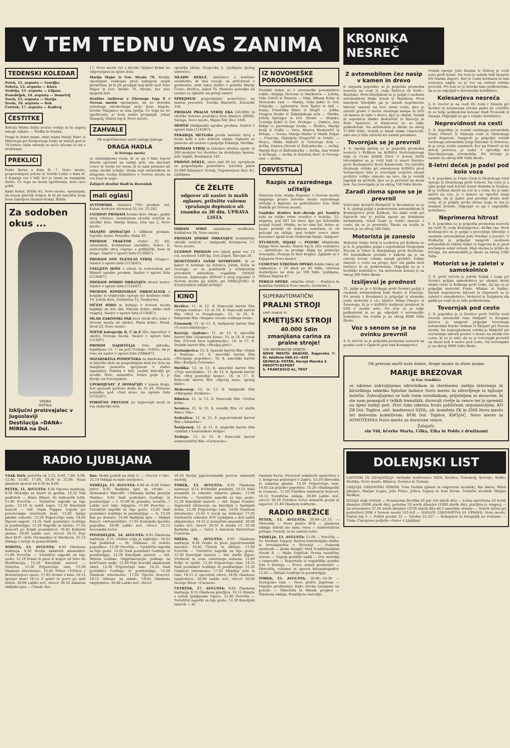V TEM TEDNU VAS ZANIMA
TEDENSKI KOLEDAR
Petek, 11. avgusta — Veseljko
Sobota, 12. avgusta — Klara
Nedelja, 13. avgusta — Liljana
Ponedeljek, 14. avgusta — Demetrij
Torek, 15. avgusta — Marija
Sreda, 16. avgusta — Rok
Četrtek, 17. avgusta — Radivoj
ČESTITKE
Šoferju Mirku želita srečno vožnjo in še naprej mnogo zabave — Štefka in Ivanka.
Dragi in dobri mami, stari mami Mariji Marc iz Mihovega pri Šentjerneju želijo za minuli god in 70-letnico obilo zdravja in sreče hčerke in sin z družinami.
PREKLICI
Polde Berus s Kala št. 7, Novo mesto, prepovedujem Jožetu in Tončki Lužar s Kala št. 6 kopanje rac v luži, ker jo imam za napajanje živine. Če tega ne bosta upoštevala, bom race pobil.
Rado Kokar, Bršlin 45, Novo mesto, opozarjam, da nisem plačnik dolgov, ki bi jih naredila moja žena Gabrijela Hrastar-Kokar, Bršlin
Za sodoben okus ...
VODKA
OSTOLE
Izključni proizvajalec v Jugoslaviji
Destilacija »DANA« MIRNA na Dol.
17, Novo mesto ter s hčerko Tatjano Kokar ne odgovarjava za njeno dela.
Marija Majer iz Gor. Straže 70, Straža, opozarjam vsakogar pred nakupom mojih premičnin, ki bi jih prodajal moj bivši mož Tone Majer iz Gor. Straže 70, Straža, ker niso njegova last.
Družino Anžlovar z Glavnega trga 8 v Novem mestu opozarjam, da ne dovolim nobenega obrekovanja moje žene Angele, hčerke Marjance in sina Igorja. Če tega ne bo upoštevala, jo bom sodno preganjal. Johan Štangelj, Glavni trg 8, Novo mesto.
ZAHVALE
Ob nepričakovani smrti našega ljubega
DRAGA HADLA
iz Novega mesta
se zahvaljujemo vsem, ki so ga v tako lepem številu spremili na zadnji poti, mu darovali vence in cvetje ter vsem, ki so nam pismeno ali ustno izrekli sožalje. Hvala tudi zdravnikom in drugemu osebju bolnišnice v Novem mestu za ves trud in nego.
Žalujoči družini Hadl in Bezenšek
mali oglasi
AVTOMOBIL »Zastava 750« prodam. Inž. Kuhar, Kettejev drevored 33, tel. 21-292.
UGODNO PRODAM žensko kolo »Rog«, pralni stroj »Hirno«, kombiniran otroški voziček in otroško kolo. Marija Kraus, Irča vas 2, Novo mesto.
MANJŠO DOMAČIJO z užitkom prodam. Ugodne zveze. Ponudbe: Raka 30.
PRODAM TRAKTOR »Fahr« 22 KS, obračalnik, kombiniran (nemški), Sonce 6, univerzalni stroj »Agria« s priključki, koso in drugo. Naslov v upravi lista (1129/67).
PRODAM NOV PLETILNI STROJ »Singer«. Naslov v upravi lista (1128/67).
VSELJIVO HIŠO z vrtom in vodovodom pri Ribnici ugodno prodam. Naslov v upravi lista (1126/67).
PRODAM DOBRO OHRANJEN diesel motor. Naslov v upravi lista (1124/67).
PRODAM KOMBINIRAN OBRAČALNIK s konjsko in traktorsko vprego ter kosilnico Fahr 14. Jožefa Kirn, Dobravica 15, Šentjernej.
ISČEM SOBO in kuhinjo v Novem mestu najdalje za leto dni. Plačam dobro, lahko tudi vnaprej. Naslov v upravi lista (1130/67).
MLAD ZAKONSKI PAR brez otrok išče sobo v Novem mestu ali okolici. Plača dobro. Paraš, Brod 23, Novo mesto.
ŠOFER kategorije B, C in E išče zaposlitev v okolici Novega mesta. Naslov v upravi lista (113/67).
PROSIM NAJDITELJA črne aktovke, izgubljene 15. 7. na poti Trebnje—Trščče, da jo vrne na naslov v upravi lista (1066/67).
MIZARSKEGA POMOČNIKA za stavbena dela in kmečko delo za gospodinjska dela ter dela na manjšem posestvu sprejmem v stalno zaposlitev. Oskrba v hiši, osebni dohodki po uredbi. Šivic, mizarstvo, Dobro polje 3, p. Brezje na Gorenjskem.
UPOKOJENEC Z DOMAČIJO v lepem kraju, želi spoznati pošteno dekle do 35 let. Pismene ponudbe pod »Naš dom« na upravo lista (1125/67).
POROČNE PRSTANE po najnovejši modi in vsa zlatarska dela
opravlja zlatar, Gosposka 5, Ljubljana (poleg univerze).
MLADO DEKLE, začetnico s končano osemletko, ki ima veselje za pričetnost v gostinstvu, dobi takoj službo v gostilni Marije Černe, Brežice, Zakot 35. Pismene ponudbe ali osebno se zglasite na gornji naslov.
SPREJMEM gospodinjsko pomočnico na malem posestvu. Tončka Šimončič, Železniki 156.
PRODAM PRALNI STROJ EKA (50.000) in otroško železno posteljico brez žimnice (8000). Saruga, Novo mesto, Majde Šilc štev. 18/II.
MOPED (italijanski) ugodno prodam. Naslov v upravi lista (1143/67).
PEKARIJA METLIKA proda mešalni stroj s tremi kotli v zelo dobrem stanju. Oglasite se pismeno ali osebno v podjetju Pekarija, Metlika.
PRODAM STROJ za izdelavo strešne opeke in 300 modelov ter drobilec za drobljenje kamna. Jože Vajdič, Brestanica 142.
PRIDNO DEKLE, staro nad 20 let, sprejmem za gospodinjsko pomočnico. Začetna plača 25.000 Sdinarjev. Novak, Tugomerjeva štev. 42, Ljubljana.
ČE ŽELITE
odgovor ali naslov iz malih oglasov, priložite vašemu vprašanju dopisnico ali znamko za 30 din. UPRAVA LISTA
ODDAM SOBO samskemu moškemu. Koštialova 39, Novo mesto.
PRODAM DOBRO OHRANJEN kombiniran otroški voziček — italijanski Kristanova 17, Novo mesto.
UGODNO PRODAM nov labek gumi voz 12 col, nosilnost 1500 kg. Toni Zupet, Škocjan 20.
DESETTISOČI VAŠIH SOTRPINOV, ki so kakor vi bolehali na želodcu, jetrih, žolču in črevesju, so se pozdravili z učinkovitim prirodnim zdravilom; rogaškim DONAT vrelcem. Zahtevajte DONAT v svoji trgovini! V Novem mestu ga dobite pri HMELJNIKU in STANDARDU-MERCATORJU
KINO
Brežice: 11. in 12. 8. francoski barvni film »Druga resnica«. 13. in 14. 8. francoski barvni film »Mož iz Hongkonga«. 15. in 16. 8. italijanski film »Sanjave zvezde velikega vesla«.
Črnomelj: 11. in 13. 8. italijanski barvni film »V senci inkvizicije«.
Kočevje »Jadran«: 11. do 13. 8. ameriški barvni film »Slamnata žena«. 15. in 16. 8. ruski film »Človek brez legitimacije«. 16. in 17. 8. švedski barvni film »Streljaj prvi!«
Kostanjevica: 13. 8. španski barvni film »Orjak z Rodosa«. 13. 8. ameriški barvni film »Streljanje popoldne«. 16. 8. ameriški barvni film »Kraljica Colorada«.
Metlika: 12. in 13. 8. ameriški barvni film »Trije narednikis«. 11. do 12. 8. španski barvni film »Moj poslednji tango«. 16. in 17. 8. francoski barvni film »Zgoraj nebo, spodaj blato«.
Mokronog: 12. in 13. 8. italijanski film »Obleganje Sirakuze«.
Ribnica: 12. in 13. 8. francoski film »Nežna koža«.
Sevnica: 12. in 13. 8. nemški film »V službi Pance Vila«.
Sodražica: 12. in 13. 8. jugoslovanski barvni film »Amandus«.
Šentjernej: 12. in 13. 8. angleški barvni film »Zakład v londonskem stolpu«.
Trebnje: 12. in 13. 8. francoski barvni avanturistični film »Cartouche«
IZ NOVOMEŠKE PORODNIŠNICE
Pretekli teden so v novomeški porodnišnici rodile: Alojzija Hočevar iz Mačkovca — Jožeta, Vida Udovč iz Šmavra — Vida, Milena Kotar iz Slovenske vasi — Marka, Vida Jakše iz Gor. Vrhpolja — Ljubomira, Vera Špiler iz Anž — Ivana, Frančiška Šimic iz Stopič — Jožka, Dragica Benko iz Žakanjskega sela — Slavka, Jožefa Springer iz Dol. Straže — Branko, Terezija Kekić iz Gor. Prekope — Danico, Ana Brkije iz Jurovskega broda — Štefico, Marija Kralj iz Dolža — Vero, Marica Klemenčič iz Brloga — Vesno, Marija Matko iz Malih Poljan — Francija, Gabrijela Gregorčič iz Vrtače — Mojco, Milka Malerič iz Tuševega dola — dečka, Danica Hrovat iz Žužemberka — dečka, Marija Rojc iz Žužemberka — dečka, Ana Vodeb iz Krškega — dečka in Kristina Bevc iz Gorenje vasi — dečka.
OBVESTILA
Razpis za razrednega učitelja
Osnovna šola »Katja Rupena« v Novem mestu razpisuje prosto delovno mesto razrednega učitelja z diplomo za podružnično šolo Mali Slatnik pri Novem mestu.
Gasilsko društvo Kot—Brezje pri Semiču vabi na veliko vrtno veselico v nedeljo, 13. avgusta, pod 607 let staro lipo pri železniški postaji Semič. Pridite, ne bo vam žal, dobro se boste počutili ob dobrem semičanu in ob pečenki na ražnju, pod košato senco stare korenine! Igrali bodo Hribovski fantje. Vabljeni!
ŠTUDENTI, DIJAKI — POZOR! Mladinska knjiga Novo mesto, Glavni trg 9, išče sodelavce — akviziterje za prodajo knjig na področju Dolenjske, Posavja in Bele krajine. Zglasite se v Knjigarni Novo mesto!
CEMETNO STREŠNO OPEKO dobite takoj ali najkasneje v 10 dneh po 85 Sdin, oziroma dostavljeno na dom po 100 Sdin. Ljubljana, Milana Majcna 47.
PERILO OPERE, oblačila očisti — Pralnica in kemična čistilnica Novo mesto, Germova 5.
SUPERAVTOMATIČNI
PRALNI STROJI
vseh znamk in
KMETIJSKI STROJI
40.000 Sdin
zmanjšana carina za pralne stroje!
VSE INFORMACIJE DOBITE:
NOVO MESTO: BRAČKO, Ragovska 7: št. telefona 068-21—659
SEVNICA: FOTER, Heroja Maroka 4
PEROTTI-EXPORT
S. FRANCESCO 41, TRST
RADIO LJUBLJANA
VSAK DAN: poročila ob 5.15, 6.00, 7.00, 8.00, 12.00, 15.00, 17.00, 19.30 in 22.00. Pisan glasbeni spored od 4.30 do 8.00.
PETEK, 11. AVGUSTA: 8.05 Operna matineja. 9.30 Melodije za klavir in godala. 10.35 Naš podlistek — Klara Bihari: Po tridesetih letih. 11.00 Poročila — Turistični napotki za tuje goste. 12.10 Iz naših logov. 12.30 Kmetijski nasveti — Inž. Nada Puppis: Uspehi pri povečevanju mlečnosti krav. 12.40 Igrajo pihalni orkestri. 13.30 Priporočajo vam. 14.05 Operni napevi. 14.35 Naši poslušalci čestitajo in pozdravljajo. 15.20 Napotki za turiste. 17.05 Koncert po željah poslušalcev. 18.45 Kulturni globus. 20.00 Lahko noč, otroci! 20.15 Poje zbor KUD »Jože Hermankos iz Maribora. 21.15 Oddaja o morju in pomorščakih.
SOBOTA, 12. AVGUSTA: 8.05 Glasbena matineja. 9.30 Revija zabavnih ansamblov. 11.00 Poročila — Turistični napotki za tuje goste. 12.10 Pesmi in plesi iz krajev od Istre do Medžimurja. 12.30 Kmetijski nasveti — Veterina. 13.30 Priporočajo vam. 15.20 Glasbeni intermezzo. 15.40 Prizor »Tičnica s Bravničarjeve opere. 17.05 Gremo v kino. 18.15 Igramo beat! 18.15 Z godci in pevci po naši deželi. 20.00 Lahko noč, otroci! 20.30 Zabavna radijska igra — Claude Ave-
line: Redni potnik na liniji U — »Tercet v vili«. 22.10 Oddaja za naše izseljence.
NEDELJA, 13. AVGUSTA: 6.00 do 8.00 Dobro jutro! 8.05 Radijska igra za otroke — Aleksander Marodić: »Tatinska kavka pionirja Slavka«. 9.05 Naši poslušalci čestitajo in pozdravljajo — I. 10.00 Še pomnite, tovariši...? Lahko noč Alije Alijagića. 11.00 Poročila — Turistični napotki za tuje goste. 12.05 Naši poslušalci čestitajo in pozdravljajo — II. 13.50 Kar po domače. 16.00 Radijska igra — Matjaž Kmecl: »Avtomobilist«. 17.05 Nedeljsko športno popoldne. 20.00 Lahko noč, otroci! 22.15 Serenadni večer.
PONEDELJEK, 14. AVGUSTA: 8.05 Glasbena matineja. 9.15 »Dobra volja je najbolja«. 10.35 Naš podlistek — St. Gibbons: »V soboto popoldne«. 11.00 Poročila — Turistični napotki za tuje goste. 12.05 Naši poslušalci čestitajo in pozdravljajo. 12.30 Kmetijski nasveti — Inž. Milena Lekšan: Najprimernejše podlage za koščičasto sadje. 12.40 Poje Koroški akademski oktet. 13.30 Priporočajo vam. 14.35 Naši poslušalci čestitajo in pozdravljajo. 15.20 Glasbeni intermezzo. 17.05 Operni koncert. 18.15 Izbrano za mlade. 19.05 Glasbene razglednice. 20.00 Lahko noč, otroci!
20.10 Revija jugoslovanskih pevcev zabavnih melodij.
TOREK, 15. AVGUSTA: 8.05 Glasbena matineja. 9.15 Počitniški pozdravi. 10.15 Naši ansambli in orkestri zabavne glasbe. 11.00 Poročila — Turistični napotki za tuje goste. 12.30 Kmetijski nasveti — Inž. Bojan Nendel: Napredek slivinoreje na kmetijah v Savinjski dolini. 13.30 Priporočajo vam. 14.05 Glasbeni intermezzo. 15.45 V torek na svidenje! 17.05 Simfonični orkester RTV Ljubljana s deli naših skladateljev. 18.15 Z domačimi ansambli. 20.00 Lahko noč, otroci! 20.10 Iz studia 13. 20.30 Radijska igra — Večer z Antonom Pavlovičem Čehovom.
SREDA, 16. AVGUSTA: 8.05 Glasbena matineja. 9.30 Pesmi in plesi jugoslovanskih narodov. 10.45 Človek in zdravje. 11.00 Poročila — Turistični napotki za tuje goste. 12.30 Kmetijski nasveti — Inž. Zarko Žigon: Vrednost in cena osnovnega semena. 12.40 Polke in valčki. 13.30 Priporočajo vam. 14.35 Naši poslušalci čestitajo in pozdravljajo. 15.20 Glasbeni intermezzo. 17.05 Mladina sebi in vam. 18.15 Z operetnih odrov. 19.05 Glasbene razglednice. 20.00 Lahko noč, otroci! 20.30 George Bizet: »Carmen«.
ČETRTEK, 17. AVGUSTA: 8.05 Glasbena matineja. 9.15 Glasbena pravljica. 10.15 Minute s solisti ljubljanske Opere. 11.00 Poročila — Turistični napotki za tuje goste. 12.30 Kmetijski nasveti — dr.
Danimir Kerin: Povzetek nekaterih ugotovitev s 3. kongresa pedologov v Zadru. 13.10 Obvestila in zabavna glasba. 13.30 Priporočajo vam. 14.05 Za prijetno popoldne. 15.20 »Budimpešta in Donava«. 17.05 Četrtkov simfonični koncert. 18.15 Turistična oddaja. 20.00 Lahko noč, otroci! 20.10 Četrtkov večer domačih pesmi in napevov. 21.40 Glasbeni nokturno.
RADIO BREŽICE
PETEK, 11. AVGUSTA: 20.00—21.15 — Obvestila — Nove plošče RTB — glasbena oddaja: Izbrali ste sami, vmes — humoristična priloga: Tovariš, to ne zadeva tebe!
NEDELJA, 13. AVGUSTA: 11.00 — Poročila — Dr. Herman Teppey: Razvoj transfuzijske službe in krvodajalstva v Sloveniji — Delavski enotnosti — Janko Knapič: Med Gradiščanskimi Hrvati II. — Maks Topliček: Ocena turistične sezone — Vzgoja gozdnih sadik — Dve melodiji v razpredih — Reportaža iz republiške gozdne šole v Bohinju — Pozor, nimaš prednosti! — Obvestila, reklame in spored kinematografov. 12.45 — Občani čestitajo in pozdravljajo.
TOREK, 15. AVGUSTA: 18.00—19.30 — Svetujemo vam — Nove plošče Jugotona — Vzgojno predavanje: Kako otroka navajamo na posodo — Obvestila in filmski pregled — Glasbena oddaja: Pozabljene melodije.
KRONIKA NESREČ
Z avtomobilom čez nasip v kamen in drevo
6. avgusta popoldne se je pripetila prometna nesreča na cesti II. reda Bistrica ob Sotli—Bizeljsko. Proti Bizeljskem se je peljal z osebnim avtomobilom Maks Smeh iz Maribora. Pred naseljem Bizeljsko ga je zaradi neprimerne hitrosti zaneslo na levo stran ceste, kjer je zavozil preko 3 metre visokega nasipa in trčil ob kamen in nato v drevo, kjer je obstal. Voznik in sopotnica Zlatko Bedeničar iz Ravorja in Božo Sparovec iz Kumrovca so se lažje poškodovali. Na avtomobilu je škode za okrog 17.000 Ndin. Voznik je kazal znake vinjenosti, zato mu je bila odvzeta kri zaradi preiskave.
Tovornjak se je prevrnil
4. 8. zgodaj zjutraj se je pripetila prometna nesreča v Krškem na križišču Hočevarjevega trga in Ceste krških žrtev. V koloni štirih tovornjakov se je vozil tudi iz smeri Sevnice proti Kostanjevici Boris Kasmovski. Na začetku dvojnega ovinka pri omenjenem križišču pred Velvasorjevo hišo je tovornjak verjetno zaradi prehitre vožnje zaneslo na levo, da je voznik zapeljal na pločnik, kjer se je prevrnil na desni bok. Na tovornjaku je za okrog 150 Ndin škode.
Zaradi zloma spone se je prevrnil
Venčeslav Kovačič-Štefančič iz Brestanice se je 4. 8. zjutraj peljal s poltovornim avtomobilom iz Kostanjevice proti Krškem. Na slabi cesti pri Sajevcih mu je počila spona na krmilnem mehanizmu, vsled česar je vozilo zaneslo s ceste, da se je prevrnilo. Škode na vozilu in tovoru je za okrog 500 Ndin.
Motorista je zaneslo
Motorist Vinko Vovk iz Leskovca pri Krškem se je 4. 8. popoldne peljal s sopotnikom Gregorjem Pircem iz Viher iz Bizeljskega proti Brežicam. Pri železniškem prelazu v Zakotu ga je na ostrem levem ovinku zaradi prehitre vožnje zaneslo s ceste na progo, kjer sta padla med tračnice in se poškodovala. Odpeljali so ju v brežiško bolnišnico. Na motornem kolesu je za okrog 200 Ndin škode.
Izsiljeval je prednost
31. julija se je v Krškega proti Sevnici peljal z osebnim avtomobilom Ivan Reder iz Francije. Pri mostu v Brestanici je pripeljal iz stranske ceste motorist z »L« tablico Milan Omejec iz Šenovega, ki je v križišču izsiljeval prednost in trčil v osebni avto. Pri tem se je težje poškodoval in so ga odpeljali v novomeško bolnišnico. Na vozilih je za okrog 4000 Ndin škode.
Voz s senom se je na ovinku prevrnil
4. 8. zvečer se je pripetila prometna nesreča na gozdni cesti v Opatovi gori nad Kostanjevico.
Voznik vprege Jože Kuzma iz Ostrog je vozil seno proti domu. Na vozu je sedela tudi njegova hči Ivanka Zagorc. Ker je cesta koritasta in ima neurejen nagib, se je voz na ostrem ovinku prevrnil. Pri tem se je hčerka tako poškodovala, da so jo odpeljali v novomeško bolnišnico.
Kolesarjeva nesreča
5. 8. zvečer je na cesti III. reda v Smarju pri Sevnici iz neznanega vzroka padel po cestišču in se težje poškodoval kolesar Rudi Prosenik iz Smarja. Odpeljali so ga v celjsko bolnišnico.
Neprevidnost na cesti
5. 8. dopoldne je voznik osebnega avtomobila Franc Polovič iz Gaberja vozil iz Globokega proti Bojsnem. Nasproti je pripeljal voznik osebnega avtomobila Josip Smrekar iz Brdovca, ki je svoje vozilo zaustavil. Ker pa Polovič ni bil dovolj pozoren, je zadel v sprednji del Smrekarjevega avtomobila. Pri trčenju je nastalo za okrog 800 Ndin škode.
8-letni deček je padel pod kolo voza
1. 8. popoldne je Franc Urek iz Globokega vozil vprego iz Globokega proti Dobovi. Na vozu je s njim peljal tudi 8-letni Hanzi Welwba iz Gradca, ki je večkrat skočil na voz in z voza. Ko je tako skočil na voz, je v katero so vprežni konji nagnila, da je padel pod prednje desno kolo voza, ki je peljalo preko desne noge in mu jo dvakrat zlomilo. Odpeljali so ga v zagrebško bolnišnico.
Neprimerna hitrost
6. 8. popoldne se je pripetila prometna nesreča na cesti IV. reda Kostanjevica—Krška vas. Proti Kostanjevici se je peljal s precejšnjo hitrostjo z osebnim avtomobilom Jože Potokar z Jesenic. V Podbočju je pripeljal nasproti osebnem avtomobilom Nikola Kakić iz Zagreba ki je pred srečanjem sekal ovinek. Med obema je prišlo do trčenja. Na avtomobilih je škode za okrog 2300 Ndin.
Motorist se je zaletel v samokolnico
2. 8. proti večeru je Jožefa Seljak z Loga pri Sevnici peljala samokolnico po skrajni desni strani ceste iz Krškega proti Loku. Za njo se je pripeljal motorist Franc Mlakar iz Radne. Zaradi neprimerne hitrosti in vinjenosti se je zaletel v samokolnico. Motorist in Seljakova sta padla po cesti in se laže poškodovala.
Tovornjak pod cesto
2. 8. popoldne je iz Sevnice proti Trščču vozil tovorni avtomobil Ivan Matjašič iz Bregaza Jelovcu je nasproti pripeljal tovornega avtomobila Slavko Vidmar iz Škrjanč pri Novem mestu. Na nepreglednem ovinku je Matješič pri srečavanju zavozil preveč v desno na mehki rob ceste, ki se je udrl, da se je tovornjak prevrnil na desni bok 4 metre pod cesto. Na tovornjaku je za okrog 4000 Ndin škode.
Ob prerani smrti naše dobre, drage mame in stare mame
MARIJE BREZOVAR
iz Gor. Gradišča
se iskreno zahvaljujemo zdravnikom in strežnemu osebju internega in kirurškega oddelka Splošne bolnice Novo mesto za zdravljenje in lajšanje bolečin. Zahvaljujemo se tudi vsem sorodnikom, prijateljem in znancem, ki ste nam pomagali v težkih trenutkih, darovali cvetje in vence ter jo spremili na njeni zadnji poti. Prav tako iskrena hvala političnim organizacijam: KO ZB Dol. Toplice, obč. konferenci SZDL, ob. komiteju ZK in ZMS Novo mesto ter delovnim kolektivom: BOR Dol. Toplice, KROJAČ, Novo mesto in NOVOTEHNA Novo mesto za darovane vence.
Žalujoči:
sin Vid, hčerke Marta, Cilka, Elka in Polda z družinami
DOLENJSKI LIST
LASTNIKI IN IZDAJATELJI: občinske konference SZDL Brežice, Črnomelj, Kočevje, Krško, Metlika, Novo mesto, Ribnica, Sevnica in Trebnje
UREJUJE UREDNIŠKI ODBOR: Tone Gošnik (glavni in odgovorni urednik), Ria Bačer, Miloš Jakopec, Marjan Legan, Jože Primc, Jožica Teppey in Ivan Zoran. Tehnični urednik: Marjan Moškon
IZHAJA vsak četrtek — Posamezna številka 50 par (50 starih din) — Letna naročnina 20 novih dinarjev (2000 starih din), polletna 10 novih dinarjev (1000 starih din); plačljiva je vnaprej — Za inozemstvo 37,50 novih dinarjev (3750 starih din) ali 3 ameriške dolarje — Tekoči račun pri podružnici SDK v Novem mestu 521-8-9 — NASLOV UREDNIŠTVA IN UPRAVE: Novo mesto, Glavni trg 3 — Poštni predal 33 — Telefon 21-227 — Rokopisov in fotografij ne vračamo — Tiska: Časopisno podjetje »Delo« v Ljubljani